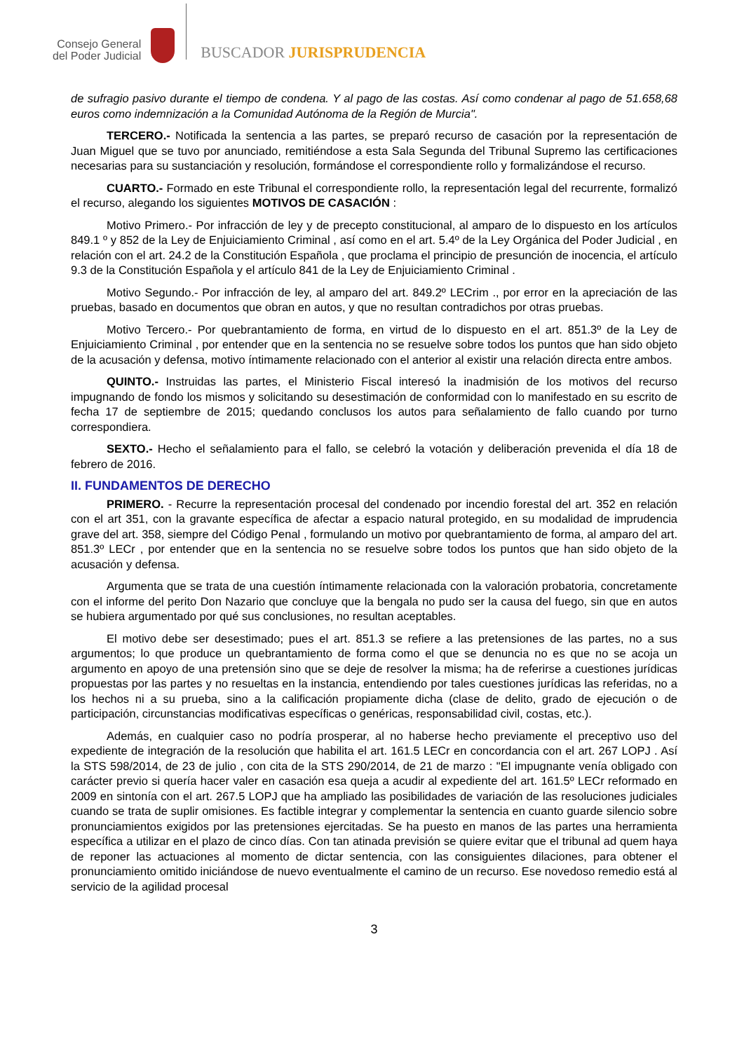Consejo General
del Poder Judicial
BUSCADOR JURISPRUDENCIA
de sufragio pasivo durante el tiempo de condena. Y al pago de las costas. Así como condenar al pago de 51.658,68 euros como indemnización a la Comunidad Autónoma de la Región de Murcia".
TERCERO.- Notificada la sentencia a las partes, se preparó recurso de casación por la representación de Juan Miguel que se tuvo por anunciado, remitiéndose a esta Sala Segunda del Tribunal Supremo las certificaciones necesarias para su sustanciación y resolución, formándose el correspondiente rollo y formalizándose el recurso.
CUARTO.- Formado en este Tribunal el correspondiente rollo, la representación legal del recurrente, formalizó el recurso, alegando los siguientes MOTIVOS DE CASACIÓN :
Motivo Primero.- Por infracción de ley y de precepto constitucional, al amparo de lo dispuesto en los artículos 849.1 º y 852 de la Ley de Enjuiciamiento Criminal , así como en el art. 5.4º de la Ley Orgánica del Poder Judicial , en relación con el art. 24.2 de la Constitución Española , que proclama el principio de presunción de inocencia, el artículo 9.3 de la Constitución Española y el artículo 841 de la Ley de Enjuiciamiento Criminal .
Motivo Segundo.- Por infracción de ley, al amparo del art. 849.2º LECrim ., por error en la apreciación de las pruebas, basado en documentos que obran en autos, y que no resultan contradichos por otras pruebas.
Motivo Tercero.- Por quebrantamiento de forma, en virtud de lo dispuesto en el art. 851.3º de la Ley de Enjuiciamiento Criminal , por entender que en la sentencia no se resuelve sobre todos los puntos que han sido objeto de la acusación y defensa, motivo íntimamente relacionado con el anterior al existir una relación directa entre ambos.
QUINTO.- Instruidas las partes, el Ministerio Fiscal interesó la inadmisión de los motivos del recurso impugnando de fondo los mismos y solicitando su desestimación de conformidad con lo manifestado en su escrito de fecha 17 de septiembre de 2015; quedando conclusos los autos para señalamiento de fallo cuando por turno correspondiera.
SEXTO.- Hecho el señalamiento para el fallo, se celebró la votación y deliberación prevenida el día 18 de febrero de 2016.
II. FUNDAMENTOS DE DERECHO
PRIMERO. - Recurre la representación procesal del condenado por incendio forestal del art. 352 en relación con el art 351, con la gravante específica de afectar a espacio natural protegido, en su modalidad de imprudencia grave del art. 358, siempre del Código Penal , formulando un motivo por quebrantamiento de forma, al amparo del art. 851.3º LECr , por entender que en la sentencia no se resuelve sobre todos los puntos que han sido objeto de la acusación y defensa.
Argumenta que se trata de una cuestión íntimamente relacionada con la valoración probatoria, concretamente con el informe del perito Don Nazario que concluye que la bengala no pudo ser la causa del fuego, sin que en autos se hubiera argumentado por qué sus conclusiones, no resultan aceptables.
El motivo debe ser desestimado; pues el art. 851.3 se refiere a las pretensiones de las partes, no a sus argumentos; lo que produce un quebrantamiento de forma como el que se denuncia no es que no se acoja un argumento en apoyo de una pretensión sino que se deje de resolver la misma; ha de referirse a cuestiones jurídicas propuestas por las partes y no resueltas en la instancia, entendiendo por tales cuestiones jurídicas las referidas, no a los hechos ni a su prueba, sino a la calificación propiamente dicha (clase de delito, grado de ejecución o de participación, circunstancias modificativas específicas o genéricas, responsabilidad civil, costas, etc.).
Además, en cualquier caso no podría prosperar, al no haberse hecho previamente el preceptivo uso del expediente de integración de la resolución que habilita el art. 161.5 LECr en concordancia con el art. 267 LOPJ . Así la STS 598/2014, de 23 de julio , con cita de la STS 290/2014, de 21 de marzo : "El impugnante venía obligado con carácter previo si quería hacer valer en casación esa queja a acudir al expediente del art. 161.5º LECr reformado en 2009 en sintonía con el art. 267.5 LOPJ que ha ampliado las posibilidades de variación de las resoluciones judiciales cuando se trata de suplir omisiones. Es factible integrar y complementar la sentencia en cuanto guarde silencio sobre pronunciamientos exigidos por las pretensiones ejercitadas. Se ha puesto en manos de las partes una herramienta específica a utilizar en el plazo de cinco días. Con tan atinada previsión se quiere evitar que el tribunal ad quem haya de reponer las actuaciones al momento de dictar sentencia, con las consiguientes dilaciones, para obtener el pronunciamiento omitido iniciándose de nuevo eventualmente el camino de un recurso. Ese novedoso remedio está al servicio de la agilidad procesal
3